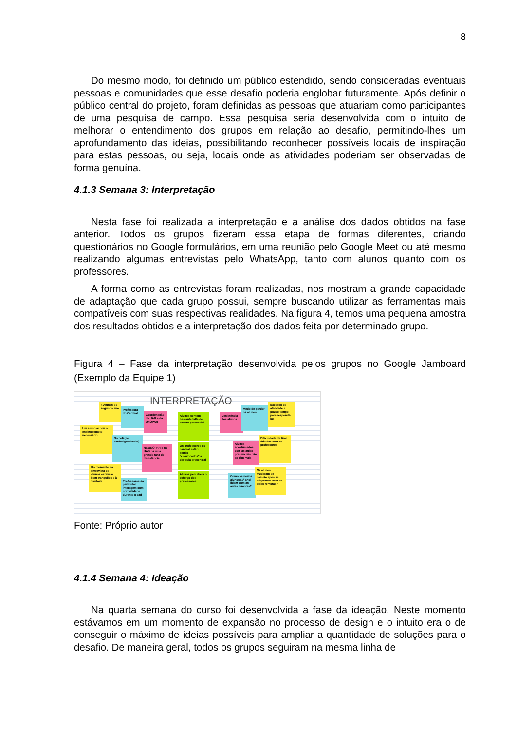8
Do mesmo modo, foi definido um público estendido, sendo consideradas eventuais pessoas e comunidades que esse desafio poderia englobar futuramente. Após definir o público central do projeto, foram definidas as pessoas que atuariam como participantes de uma pesquisa de campo. Essa pesquisa seria desenvolvida com o intuito de melhorar o entendimento dos grupos em relação ao desafio, permitindo-lhes um aprofundamento das ideias, possibilitando reconhecer possíveis locais de inspiração para estas pessoas, ou seja, locais onde as atividades poderiam ser observadas de forma genuína.
4.1.3 Semana 3: Interpretação
Nesta fase foi realizada a interpretação e a análise dos dados obtidos na fase anterior. Todos os grupos fizeram essa etapa de formas diferentes, criando questionários no Google formulários, em uma reunião pelo Google Meet ou até mesmo realizando algumas entrevistas pelo WhatsApp, tanto com alunos quanto com os professores.
A forma como as entrevistas foram realizadas, nos mostram a grande capacidade de adaptação que cada grupo possui, sempre buscando utilizar as ferramentas mais compatíveis com suas respectivas realidades. Na figura 4, temos uma pequena amostra dos resultados obtidos e a interpretação dos dados feita por determinado grupo.
Figura 4 – Fase da interpretação desenvolvida pelos grupos no Google Jamboard (Exemplo da Equipe 1)
INTERPRETAÇÃO
4 Alunos do segundo ano
Professora do Cardeal
Coordenação da UAB e da UNOPAR
Alunos sentem bastante falta do ensino presencial
Desistência dos alunos
Medo de perder os alunos...
Excesso de atividade e pouco tempo para respondê-las
Um aluno achou o ensino remoto necessário...
No colégio cardeal(particular)...
Na UNOPAR e no UAB há uma grande taxa de desistência
Os professores do cardeal estão sendo "convocados" a dar aula presencial
Alunos acostumados com as aulas presenciais não as têm mais
Dificuldade de tirar dúvidas com os professores
No momento da entrevista os alunos estavam bem tranquilos e à vontade
Professores da particular interagem com normalidade durante o ead
Alunos percebem o esforço dos professores
Como os novos alunos (1º ano) lidam com as aulas remotas?
Os alunos mudaram de opinião após se adaptarem com as aulas remotas?
Fonte: Próprio autor
4.1.4 Semana 4: Ideação
Na quarta semana do curso foi desenvolvida a fase da ideação. Neste momento estávamos em um momento de expansão no processo de design e o intuito era o de conseguir o máximo de ideias possíveis para ampliar a quantidade de soluções para o desafio. De maneira geral, todos os grupos seguiram na mesma linha de